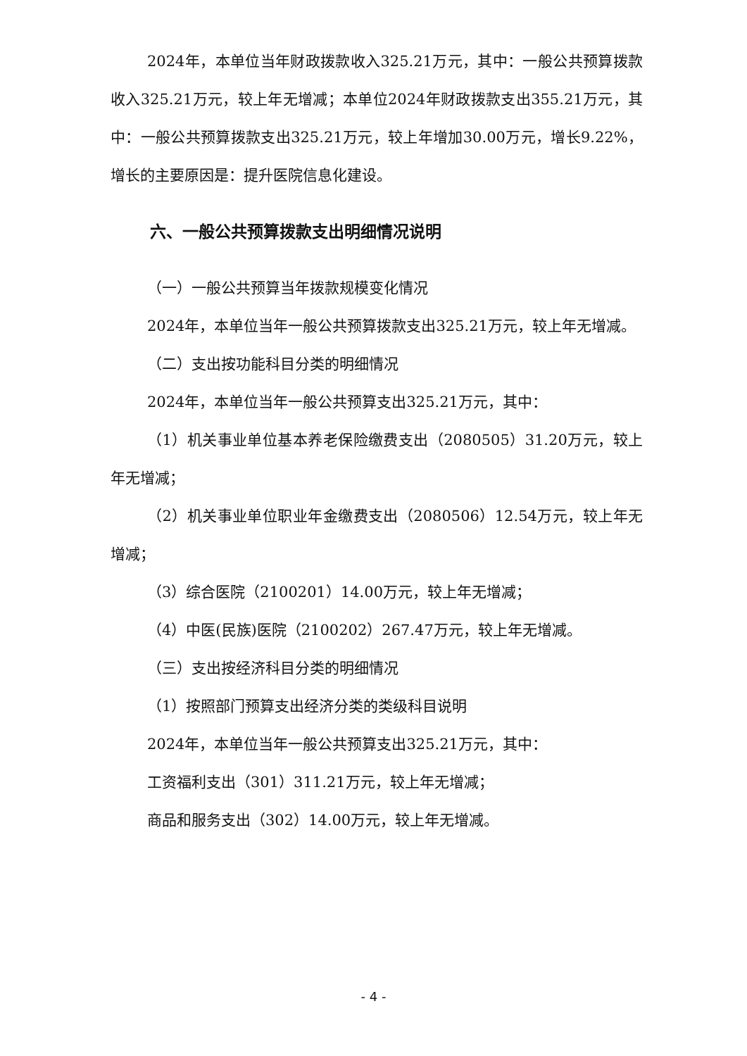2024年，本单位当年财政拨款收入325.21万元，其中：一般公共预算拨款收入325.21万元，较上年无增减；本单位2024年财政拨款支出355.21万元，其中：一般公共预算拨款支出325.21万元，较上年增加30.00万元，增长9.22%，增长的主要原因是：提升医院信息化建设。
六、一般公共预算拨款支出明细情况说明
（一）一般公共预算当年拨款规模变化情况
2024年，本单位当年一般公共预算拨款支出325.21万元，较上年无增减。
（二）支出按功能科目分类的明细情况
2024年，本单位当年一般公共预算支出325.21万元，其中：
（1）机关事业单位基本养老保险缴费支出（2080505）31.20万元，较上年无增减；
（2）机关事业单位职业年金缴费支出（2080506）12.54万元，较上年无增减；
（3）综合医院（2100201）14.00万元，较上年无增减；
（4）中医(民族)医院（2100202）267.47万元，较上年无增减。
（三）支出按经济科目分类的明细情况
（1）按照部门预算支出经济分类的类级科目说明
2024年，本单位当年一般公共预算支出325.21万元，其中：
工资福利支出（301）311.21万元，较上年无增减；
商品和服务支出（302）14.00万元，较上年无增减。
- 4 -